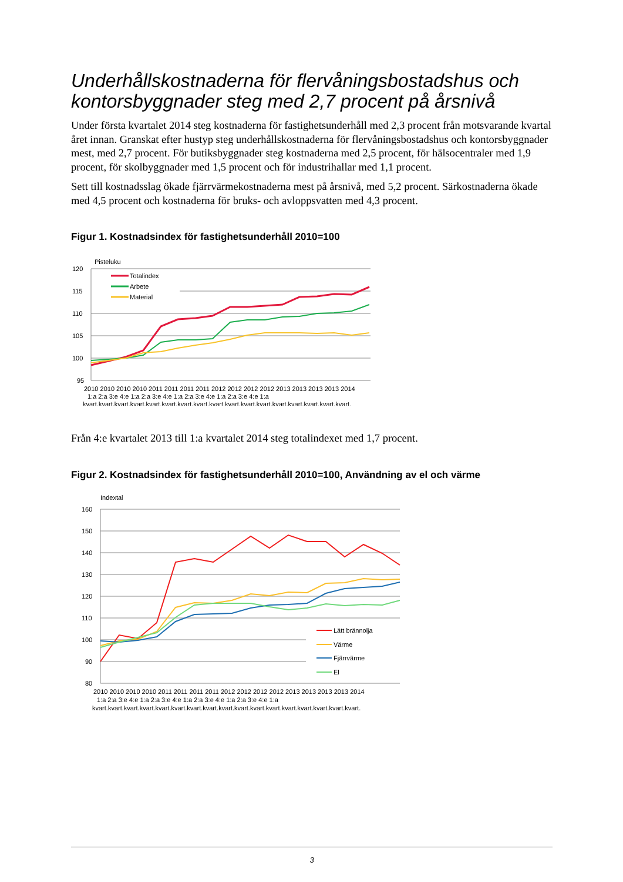Underhållskostnaderna för flervåningsbostadshus och kontorsbyggnader steg med 2,7 procent på årsnivå
Under första kvartalet 2014 steg kostnaderna för fastighetsunderhåll med 2,3 procent från motsvarande kvartal året innan. Granskat efter hustyp steg underhållskostnaderna för flervåningsbostadshus och kontorsbyggnader mest, med 2,7 procent. För butiksbyggnader steg kostnaderna med 2,5 procent, för hälsocentraler med 1,9 procent, för skolbyggnader med 1,5 procent och för industrihallar med 1,1 procent.
Sett till kostnadsslag ökade fjärrvärmekostnaderna mest på årsnivå, med 5,2 procent. Särkostnaderna ökade med 4,5 procent och kostnaderna för bruks- och avloppsvatten med 4,3 procent.
Figur 1. Kostnadsindex för fastighetsunderhåll 2010=100
Pisteluku
120
115
110
105
100
95
Totalindex
Arbete
Material
2010 2010 2010 2010 2011 2011 2011 2011 2012 2012 2012 2012 2013 2013 2013 2013 2014
1:a 2:a 3:e 4:e 1:a 2:a 3:e 4:e 1:a 2:a 3:e 4:e 1:a 2:a 3:e 4:e 1:a
kvart.kvart.kvart.kvart.kvart.kvart.kvart.kvart.kvart.kvart.kvart.kvart.kvart.kvart.kvart.kvart.kvart.
Från 4:e kvartalet 2013 till 1:a kvartalet 2014 steg totalindexet med 1,7 procent.
Figur 2. Kostnadsindex för fastighetsunderhåll 2010=100, Användning av el och värme
Indextal
160
150
140
130
120
110
100
90
80
Lätt brännolja
Värme
Fjärrvärme
El
2010 2010 2010 2010 2011 2011 2011 2011 2012 2012 2012 2012 2013 2013 2013 2013 2014
1:a 2:a 3:e 4:e 1:a 2:a 3:e 4:e 1:a 2:a 3:e 4:e 1:a 2:a 3:e 4:e 1:a
kvart.kvart.kvart.kvart.kvart.kvart.kvart.kvart.kvart.kvart.kvart.kvart.kvart.kvart.kvart.kvart.kvart.
3